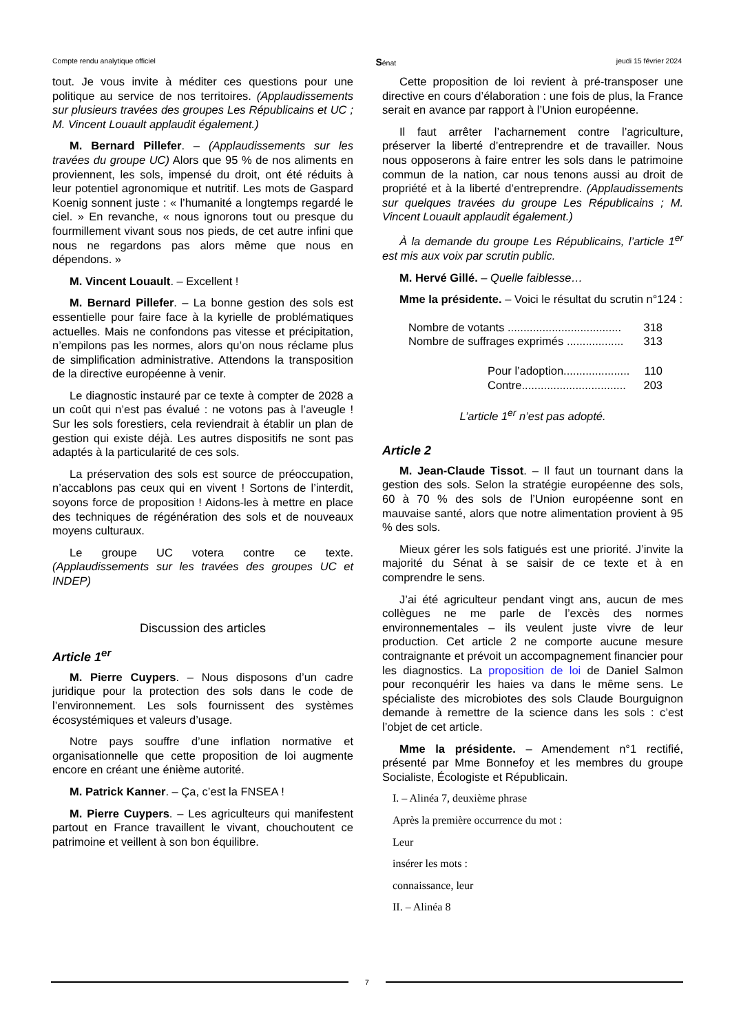Compte rendu analytique officiel Sénat jeudi 15 février 2024
tout. Je vous invite à méditer ces questions pour une politique au service de nos territoires. (Applaudissements sur plusieurs travées des groupes Les Républicains et UC ; M. Vincent Louault applaudit également.)
M. Bernard Pillefer. – (Applaudissements sur les travées du groupe UC) Alors que 95 % de nos aliments en proviennent, les sols, impensé du droit, ont été réduits à leur potentiel agronomique et nutritif. Les mots de Gaspard Koenig sonnent juste : « l’humanité a longtemps regardé le ciel. » En revanche, « nous ignorons tout ou presque du fourmillement vivant sous nos pieds, de cet autre infini que nous ne regardons pas alors même que nous en dépendons. »
M. Vincent Louault. – Excellent !
M. Bernard Pillefer. – La bonne gestion des sols est essentielle pour faire face à la kyrielle de problématiques actuelles. Mais ne confondons pas vitesse et précipitation, n’empilons pas les normes, alors qu’on nous réclame plus de simplification administrative. Attendons la transposition de la directive européenne à venir.
Le diagnostic instauré par ce texte à compter de 2028 a un coût qui n’est pas évalué : ne votons pas à l’aveugle ! Sur les sols forestiers, cela reviendrait à établir un plan de gestion qui existe déjà. Les autres dispositifs ne sont pas adaptés à la particularité de ces sols.
La préservation des sols est source de préoccupation, n’accablons pas ceux qui en vivent ! Sortons de l’interdit, soyons force de proposition ! Aidons-les à mettre en place des techniques de régénération des sols et de nouveaux moyens culturaux.
Le groupe UC votera contre ce texte. (Applaudissements sur les travées des groupes UC et INDEP)
Discussion des articles
Article 1<sup>er</sup>
M. Pierre Cuypers. – Nous disposons d’un cadre juridique pour la protection des sols dans le code de l’environnement. Les sols fournissent des systèmes écosystémiques et valeurs d’usage.
Notre pays souffre d’une inflation normative et organisationnelle que cette proposition de loi augmente encore en créant une énième autorité.
M. Patrick Kanner. – Ça, c’est la FNSEA !
M. Pierre Cuypers. – Les agriculteurs qui manifestent partout en France travaillent le vivant, chouchoutent ce patrimoine et veillent à son bon équilibre.
Cette proposition de loi revient à pré-transposer une directive en cours d’élaboration : une fois de plus, la France serait en avance par rapport à l’Union européenne.
Il faut arrêter l’acharnement contre l’agriculture, préserver la liberté d’entreprendre et de travailler. Nous nous opposerons à faire entrer les sols dans le patrimoine commun de la nation, car nous tenons aussi au droit de propriété et à la liberté d’entreprendre. (Applaudissements sur quelques travées du groupe Les Républicains ; M. Vincent Louault applaudit également.)
À la demande du groupe Les Républicains, l’article 1<sup>er</sup> est mis aux voix par scrutin public.
M. Hervé Gillé. – Quelle faiblesse…
Mme la présidente. – Voici le résultat du scrutin n°124 :
Nombre de votants .................................... 318
Nombre de suffrages exprimés .................. 313
Pour l’adoption..................... 110
Contre................................. 203
L’article 1<sup>er</sup> n’est pas adopté.
Article 2
M. Jean-Claude Tissot. – Il faut un tournant dans la gestion des sols. Selon la stratégie européenne des sols, 60 à 70 % des sols de l’Union européenne sont en mauvaise santé, alors que notre alimentation provient à 95 % des sols.
Mieux gérer les sols fatigués est une priorité. J’invite la majorité du Sénat à se saisir de ce texte et à en comprendre le sens.
J’ai été agriculteur pendant vingt ans, aucun de mes collègues ne me parle de l’excès des normes environnementales – ils veulent juste vivre de leur production. Cet article 2 ne comporte aucune mesure contraignante et prévoit un accompagnement financier pour les diagnostics. La proposition de loi de Daniel Salmon pour reconquérir les haies va dans le même sens. Le spécialiste des microbiotes des sols Claude Bourguignon demande à remettre de la science dans les sols : c’est l’objet de cet article.
Mme la présidente. – Amendement n°1 rectifié, présenté par Mme Bonnefoy et les membres du groupe Socialiste, Écologiste et Républicain.
I. – Alinéa 7, deuxième phrase
Après la première occurrence du mot :
Leur
insérer les mots :
connaissance, leur
II. – Alinéa 8
7